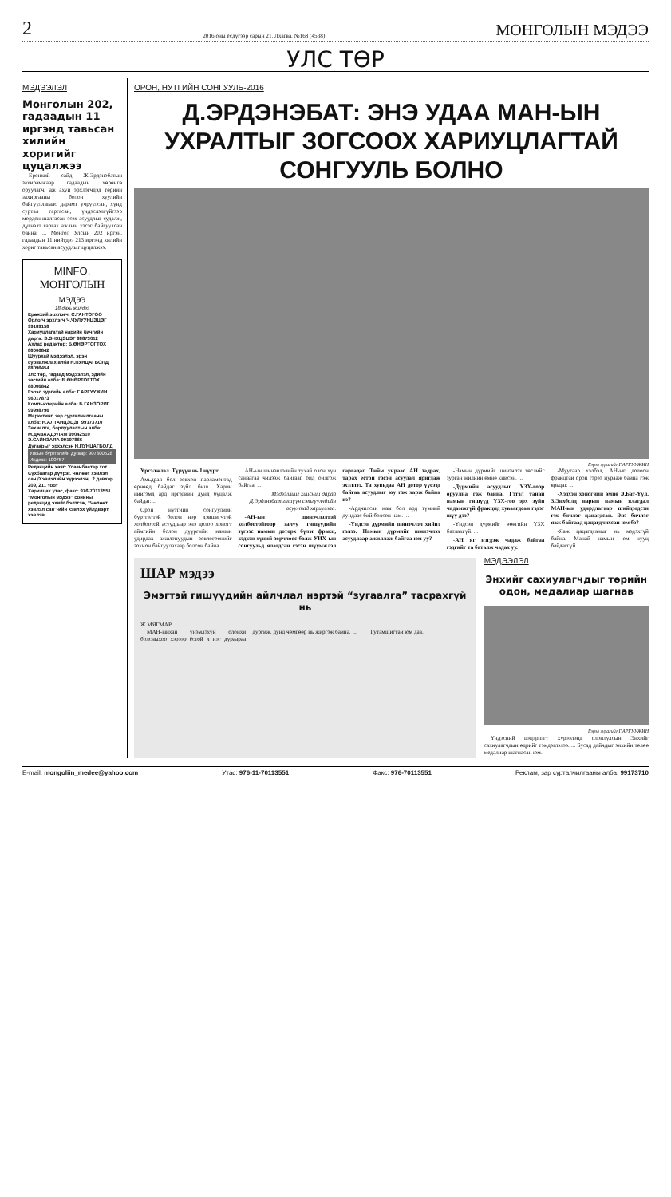2 2016 оны есдүгээр сарын 21. Лхагва. №168 (4538) МОНГОЛЫН МЭДЭЭ
УЛС ТӨР
МЭДЭЭЛЭЛ
Монголын 202, гадаадын 11 иргэнд тавьсан хилийн хоригийг цуцалжээ
Ерөнхий сайд Ж.Эрдэнэбатын захирамжаар гадаадын хөрөнгө оруулагч, аж ахуй эрхлэгчдэд төрийн захиргааны болон хуулийн байгууллагаас дарамт учруулсан, хүнд суртал гаргасан, үндэслэлгүйгээр мөрдөн шалгасан эсэх асуудлыг судалж, дүгнэлт гаргах ажлын хэсэг байгуулсан байна. ... Монгол Улсын 202 иргэн, гадаадын 11 нийтдээ 213 иргэнд хилийн хориг тавьсан асуудлыг цуцалжээ.
MINFO.
МОНГОЛЫН мэдээ
18 дахь жилдээ
Ерөнхий эрхлэгч: С.ГАНТОГОО
Орлогч эрхлэгч Ч.ЧУЛУУНЦЭЦЭГ 99189158
Хариуцлагатай нарийн бичгийн дарга: Э.ЭНХЦЭЦЭГ 88873012
Ахлах редактор: Б.ӨНӨРТОГТОХ 88006842
Шуурхай мэдээлэл, эрэн сурвалжлах алба Н.ПУНЦАГБОЛД 88096454
Улс төр, гадаад мэдээлэл, эдийн засгийн алба: Б.ӨНӨРТОГТОХ 88006842
Гэрэл зургийн алба: Г.АРГУУЖИН 96017873
Компьютерийн алба: Б.ГАНЗОРИГ 99998796
Маркетинг, зар сурталчилгааны алба: Н.АЛТАНЦЭЦЭГ 99173710
Захиалга, борлуулалтын алба: М.ДАВААДУЛАМ 99042510
Э.САЙНЗАЯА 99197866
Дугаарыг эрхэлсэн Н.ПУНЦАГБОЛД
Улсын бүртгэлийн дугаар: 907300528 Индекс: 100757
Редакцийн хаяг: Улаанбаатар хот. Сүхбаатар дүүрэг. Чөлөөт хэвлэл сан /Хэвлэлийн хүрээлэн/. 2 давхар. 209, 211 тоот
Харилцах утас, факс: 976-70113551
“Монголын мэдээ” сонины редакцид эхийг бэлтгэж, “Чөлөөт хэвлэл сан”-ийн хэвлэх үйлдвэрт хэвлэв.
ОРОН, НУТГИЙН СОНГУУЛЬ-2016
Д.ЭРДЭНЭБАТ: ЭНЭ УДАА МАН-ЫН УХРАЛТЫГ ЗОГСООХ ХАРИУЦЛАГТАЙ СОНГУУЛЬ БОЛНО
Гэрэл зурагийг Г.АРГУУЖИН
Үргэлжлэл. Түрүүч нь I нүүрт
Амьдрал бол зөвхөн парламентад өрнөөд байдаг зүйл биш. Харин нийгэмд ард иргэдийн дунд бүцалж байдаг. ...
Орон нутгийн сонгуулийн бүртгэлтэй болон нэр дэвшигчтэй холбоотой асуудлаар энэ долоо хоногт аймгийн болон дүүргийн намын удирдах ажилтнуудын зөвлөгөөнийг зохион байгуулахаар болсон байна. ...
АН-ын шинэчлэлийн тухай олон хүн санаагаа чилээж байгааг бид ойлгож байгаа. ...
Мэдээллийг хийсний дараа Д.Эрдэнэбат гишүүн сэтгүүлчдийн асуултад хариуллаа.
-АН-ын шинэчлэлтэй холбоотойгоор залуу гишүүдийн зүгээс намын доторх бүлэг фракц, хэдхэн хүний зөрчлөөс болж УИХ-ын сонгуульд ялагдсан гэсэн шүүмжлэл гаргадаг. Тийм учраас АН задрах, тарах ёстой гэсэн асуудал яригдаж эхэллээ. Та хувьдаа АН дотор үүсээд байгаа асуудлыг юу гэж харж байна вэ?
-Ардчилсан нам бол ард түмний дундаас бий болсон нам. ...
-Үндсэн дүрмийн шинэчлэл хийнэ гэлээ. Намын дүрмийг шинэчлэх асуудлаар ажиллаж байгаа юм уу?
-Намын дүрмийг шинэчлэх төслийг зурган жилийн өмнө хийсэн. ...
-Дүрмийн асуудлыг ҮЗХ-гоор оруулна гэж байна. Гэтэл танай намын гишүүд ҮЗХ-гоо эрх зүйн чадамжгүй фракцид хуваагдсан гэдэг шүү дээ?
-Үндсэн дүрмийг өөөгийн ҮЗХ батлахгүй. ...
-АН яг нэгдэж чадаж байгаа гэдгийг та баталж чадах уу.
-Муугаар хэлбэл, АН-ыг долоон фракцтай орон гэрээ нурааж байна гэж ярьдаг. ...
-Хэдхэн хоногийн өмнө Э.Бат-Үүл, З.Энхболд нарын намын ялагдал МАН-ын удирдлагаар шийдэгдсэн гэх бичлэг цацагдсан. Энэ бичлэг яаж байгаад цацагдчихсан юм бэ?
-Яаж цацагдсаныг нь мэдэхгүй байна. Манай намын юм нууц байдаггүй. ...
ШАР мэдээ
Эмэгтэй гишүүдийн айлчлал нэртэй “зугаалга” тасрахгүй нь
Ж.МЯГМАР
МАН-ынхан үнэмлэхүй олонхи болсныхоо хэрээр ёстой л нэг дураараа дургиж, дунд чөмгөөр нь жиргэж байна. ...
Гутамшигтай юм даа.
МЭДЭЭЛЭЛ
Энхийг сахиулагчдыг төрийн одон, медалиар шагнав
Гэрэл зурагийг Г.АРГУУЖИН
Үндэсний цэцэрлэгт хүрээлэнд олонлулсын Энхийг сахиулагчдын өдрийг тэмдэглэлээ. ... Бусад дайчдыг энхийн төлөө медалиар шагнасан юм.
E-mail: mongoliin_medee@yahoo.com Утас: 976-11-70113551 Факс: 976-70113551 Реклам, зар сурталчилгааны алба: 99173710